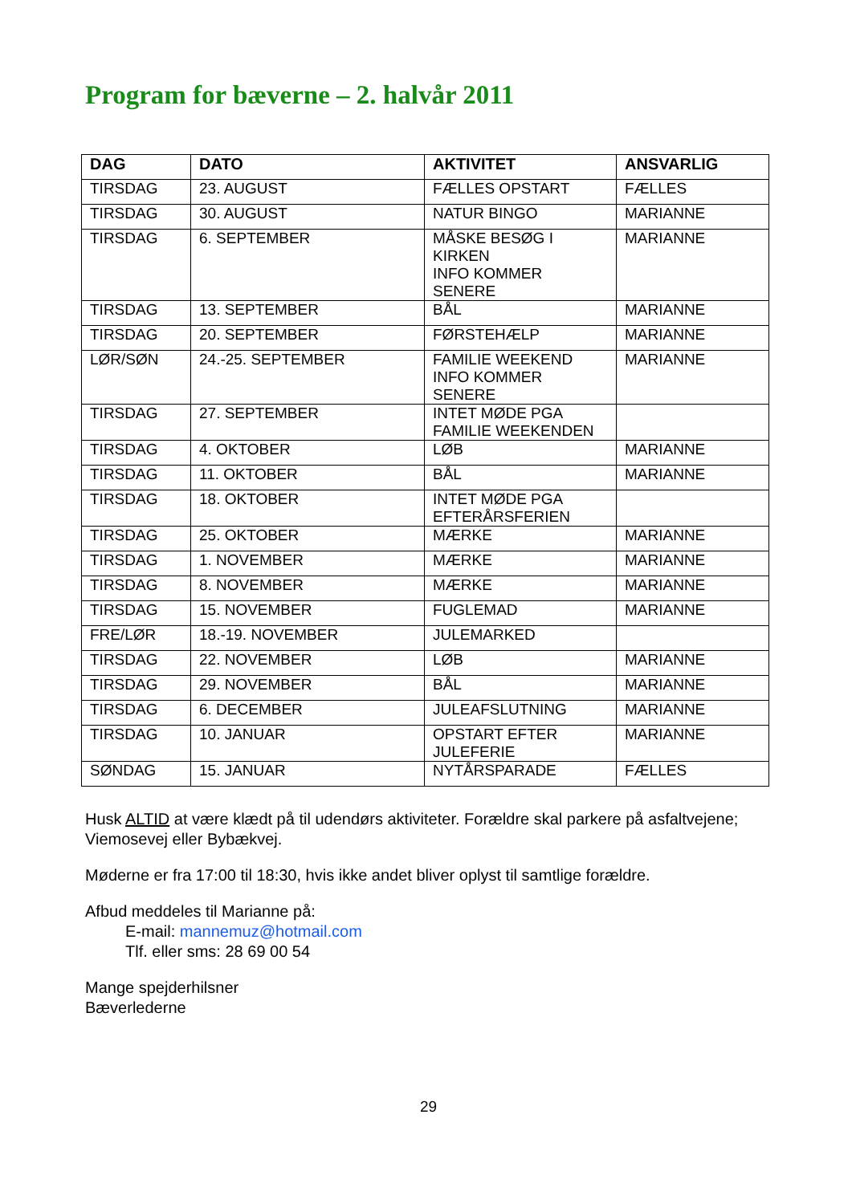Program for bæverne – 2. halvår 2011
| DAG | DATO | AKTIVITET | ANSVARLIG |
| --- | --- | --- | --- |
| TIRSDAG | 23. AUGUST | FÆLLES OPSTART | FÆLLES |
| TIRSDAG | 30. AUGUST | NATUR BINGO | MARIANNE |
| TIRSDAG | 6. SEPTEMBER | MÅSKE BESØG I KIRKEN INFO KOMMER SENERE | MARIANNE |
| TIRSDAG | 13. SEPTEMBER | BÅL | MARIANNE |
| TIRSDAG | 20. SEPTEMBER | FØRSTEHÆLP | MARIANNE |
| LØR/SØN | 24.-25. SEPTEMBER | FAMILIE WEEKEND INFO KOMMER SENERE | MARIANNE |
| TIRSDAG | 27. SEPTEMBER | INTET MØDE PGA FAMILIE WEEKENDEN | |
| TIRSDAG | 4. OKTOBER | LØB | MARIANNE |
| TIRSDAG | 11. OKTOBER | BÅL | MARIANNE |
| TIRSDAG | 18. OKTOBER | INTET MØDE PGA EFTERÅRSFERIEN | |
| TIRSDAG | 25. OKTOBER | MÆRKE | MARIANNE |
| TIRSDAG | 1. NOVEMBER | MÆRKE | MARIANNE |
| TIRSDAG | 8. NOVEMBER | MÆRKE | MARIANNE |
| TIRSDAG | 15. NOVEMBER | FUGLEMAD | MARIANNE |
| FRE/LØR | 18.-19. NOVEMBER | JULEMARKED | |
| TIRSDAG | 22. NOVEMBER | LØB | MARIANNE |
| TIRSDAG | 29. NOVEMBER | BÅL | MARIANNE |
| TIRSDAG | 6. DECEMBER | JULEAFSLUTNING | MARIANNE |
| TIRSDAG | 10. JANUAR | OPSTART EFTER JULEFERIE | MARIANNE |
| SØNDAG | 15. JANUAR | NYTÅRSPARADE | FÆLLES |
Husk ALTID at være klædt på til udendørs aktiviteter. Forældre skal parkere på asfaltvejene; Viemosevej eller Bybækvej.
Møderne er fra 17:00 til 18:30, hvis ikke andet bliver oplyst til samtlige forældre.
Afbud meddeles til Marianne på:
E-mail: mannemuz@hotmail.com
Tlf. eller sms: 28 69 00 54
Mange spejderhilsner
Bæverlederne
29